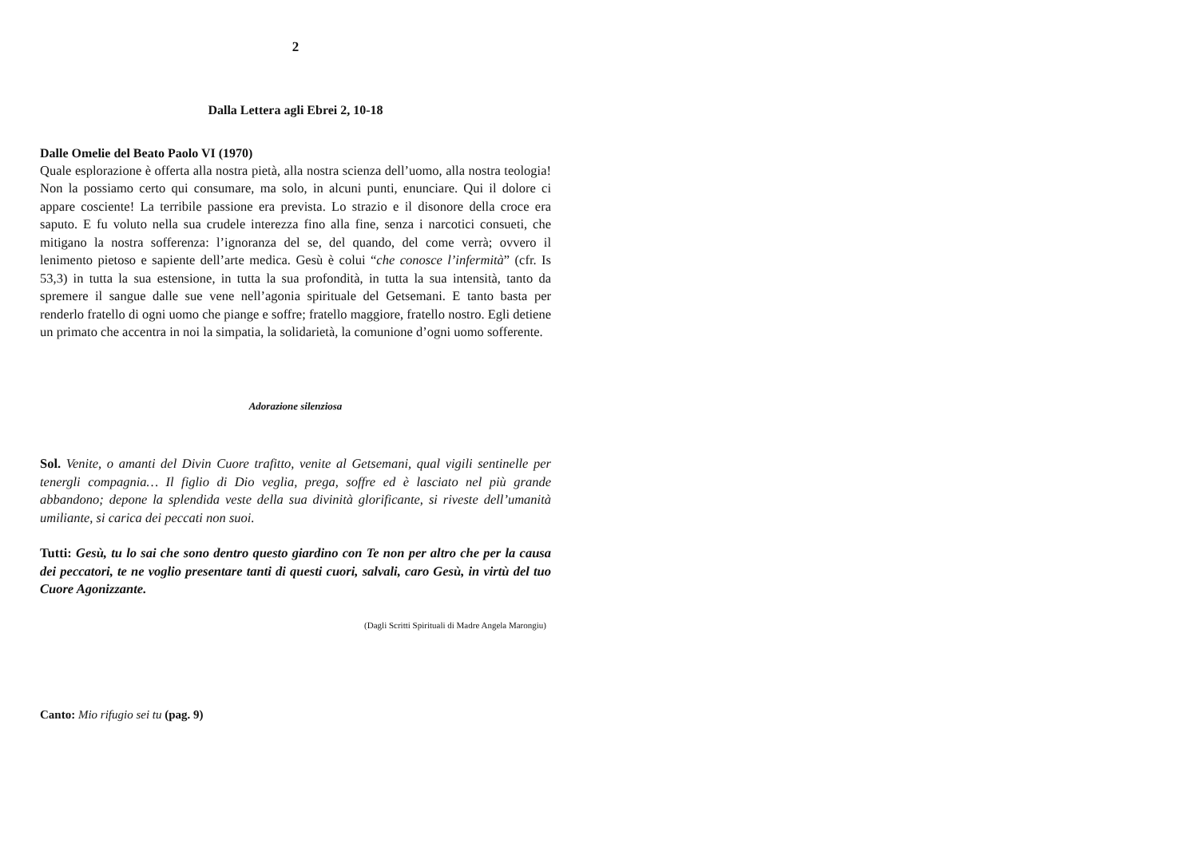2
Dalla Lettera agli Ebrei 2, 10-18
Dalle Omelie del Beato Paolo VI (1970)
Quale esplorazione è offerta alla nostra pietà, alla nostra scienza dell’uomo, alla nostra teologia! Non la possiamo certo qui consumare, ma solo, in alcuni punti, enunciare. Qui il dolore ci appare cosciente! La terribile passione era prevista. Lo strazio e il disonore della croce era saputo. E fu voluto nella sua crudele interezza fino alla fine, senza i narcotici consueti, che mitigano la nostra sofferenza: l’ignoranza del se, del quando, del come verrà; ovvero il lenimento pietoso e sapiente dell’arte medica. Gesù è colui “che conosce l’infermità” (cfr. Is 53,3) in tutta la sua estensione, in tutta la sua profondità, in tutta la sua intensità, tanto da spremere il sangue dalle sue vene nell’agonia spirituale del Getsemani. E tanto basta per renderlo fratello di ogni uomo che piange e soffre; fratello maggiore, fratello nostro. Egli detiene un primato che accentra in noi la simpatia, la solidarietà, la comunione d’ogni uomo sofferente.
Adorazione silenziosa
Sol. Venite, o amanti del Divin Cuore trafitto, venite al Getsemani, qual vigili sentinelle per tenergli compagnia… Il figlio di Dio veglia, prega, soffre ed è lasciato nel più grande abbandono; depone la splendida veste della sua divinità glorificante, si riveste dell’umanità umiliante, si carica dei peccati non suoi.
Tutti: Gesù, tu lo sai che sono dentro questo giardino con Te non per altro che per la causa dei peccatori, te ne voglio presentare tanti di questi cuori, salvali, caro Gesù, in virtù del tuo Cuore Agonizzante.
(Dagli Scritti Spirituali di Madre Angela Marongiu)
Canto: Mio rifugio sei tu (pag. 9)